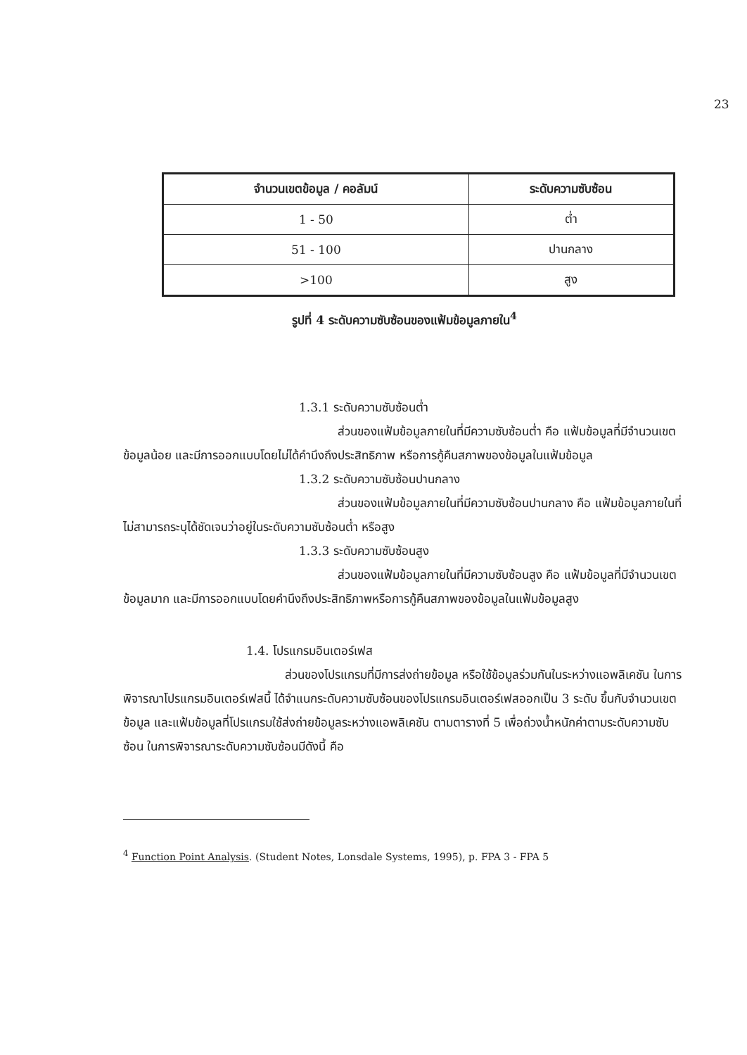23
| จำนวนเขตข้อมูล / คอลัมน์ | ระดับความซับซ้อน |
| --- | --- |
| 1 - 50 | ต่ำ |
| 51 - 100 | ปานกลาง |
| >100 | สูง |
รูปที่ 4 ระดับความซับซ้อนของแฟ้มข้อมูลภายใน<sup>4</sup>
1.3.1 ระดับความซับซ้อนต่ำ
ส่วนของแฟ้มข้อมูลภายในที่มีความซับซ้อนต่ำ คือ แฟ้มข้อมูลที่มีจำนวนเขตข้อมูลน้อย และมีการออกแบบโดยไม่ได้คำนึงถึงประสิทธิภาพ หรือการกู้คืนสภาพของข้อมูลในแฟ้มข้อมูล
1.3.2 ระดับความซับซ้อนปานกลาง
ส่วนของแฟ้มข้อมูลภายในที่มีความซับซ้อนปานกลาง คือ แฟ้มข้อมูลภายในที่ไม่สามารถระบุได้ชัดเจนว่าอยู่ในระดับความซับซ้อนต่ำ หรือสูง
1.3.3 ระดับความซับซ้อนสูง
ส่วนของแฟ้มข้อมูลภายในที่มีความซับซ้อนสูง คือ แฟ้มข้อมูลที่มีจำนวนเขตข้อมูลมาก และมีการออกแบบโดยคำนึงถึงประสิทธิภาพหรือการกู้คืนสภาพของข้อมูลในแฟ้มข้อมูลสูง
1.4. โปรแกรมอินเตอร์เฟส
ส่วนของโปรแกรมที่มีการส่งถ่ายข้อมูล หรือใช้ข้อมูลร่วมกันในระหว่างแอพลิเคชัน ในการพิจารณาโปรแกรมอินเตอร์เฟสนี้ ได้จำแนกระดับความซับซ้อนของโปรแกรมอินเตอร์เฟสออกเป็น 3 ระดับ ขึ้นกับจำนวนเขตข้อมูล และแฟ้มข้อมูลที่โปรแกรมใช้ส่งถ่ายข้อมูลระหว่างแอพลิเคชัน ตามตารางที่ 5 เพื่อถ่วงน้ำหนักค่าตามระดับความซับซ้อน ในการพิจารณาระดับความซับซ้อนมีดังนี้ คือ
<sup>4</sup> Function Point Analysis. (Student Notes, Lonsdale Systems, 1995), p. FPA 3 - FPA 5